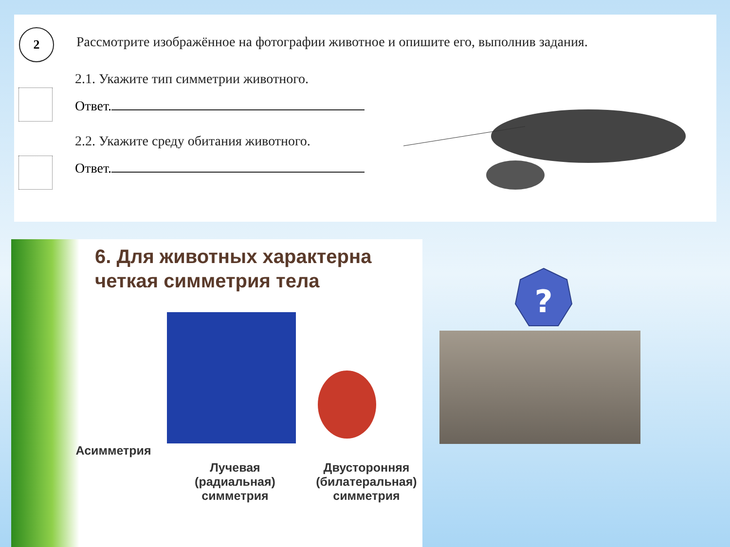2
Рассмотрите изображённое на фотографии животное и опишите его, выполнив задания.
2.1. Укажите тип симметрии животного.
Ответ.
2.2. Укажите среду обитания животного.
Ответ.
6. Для животных характерна
четкая симметрия тела
Асимметрия
Лучевая
(радиальная)
симметрия
Двусторонняя
(билатеральная)
симметрия
?